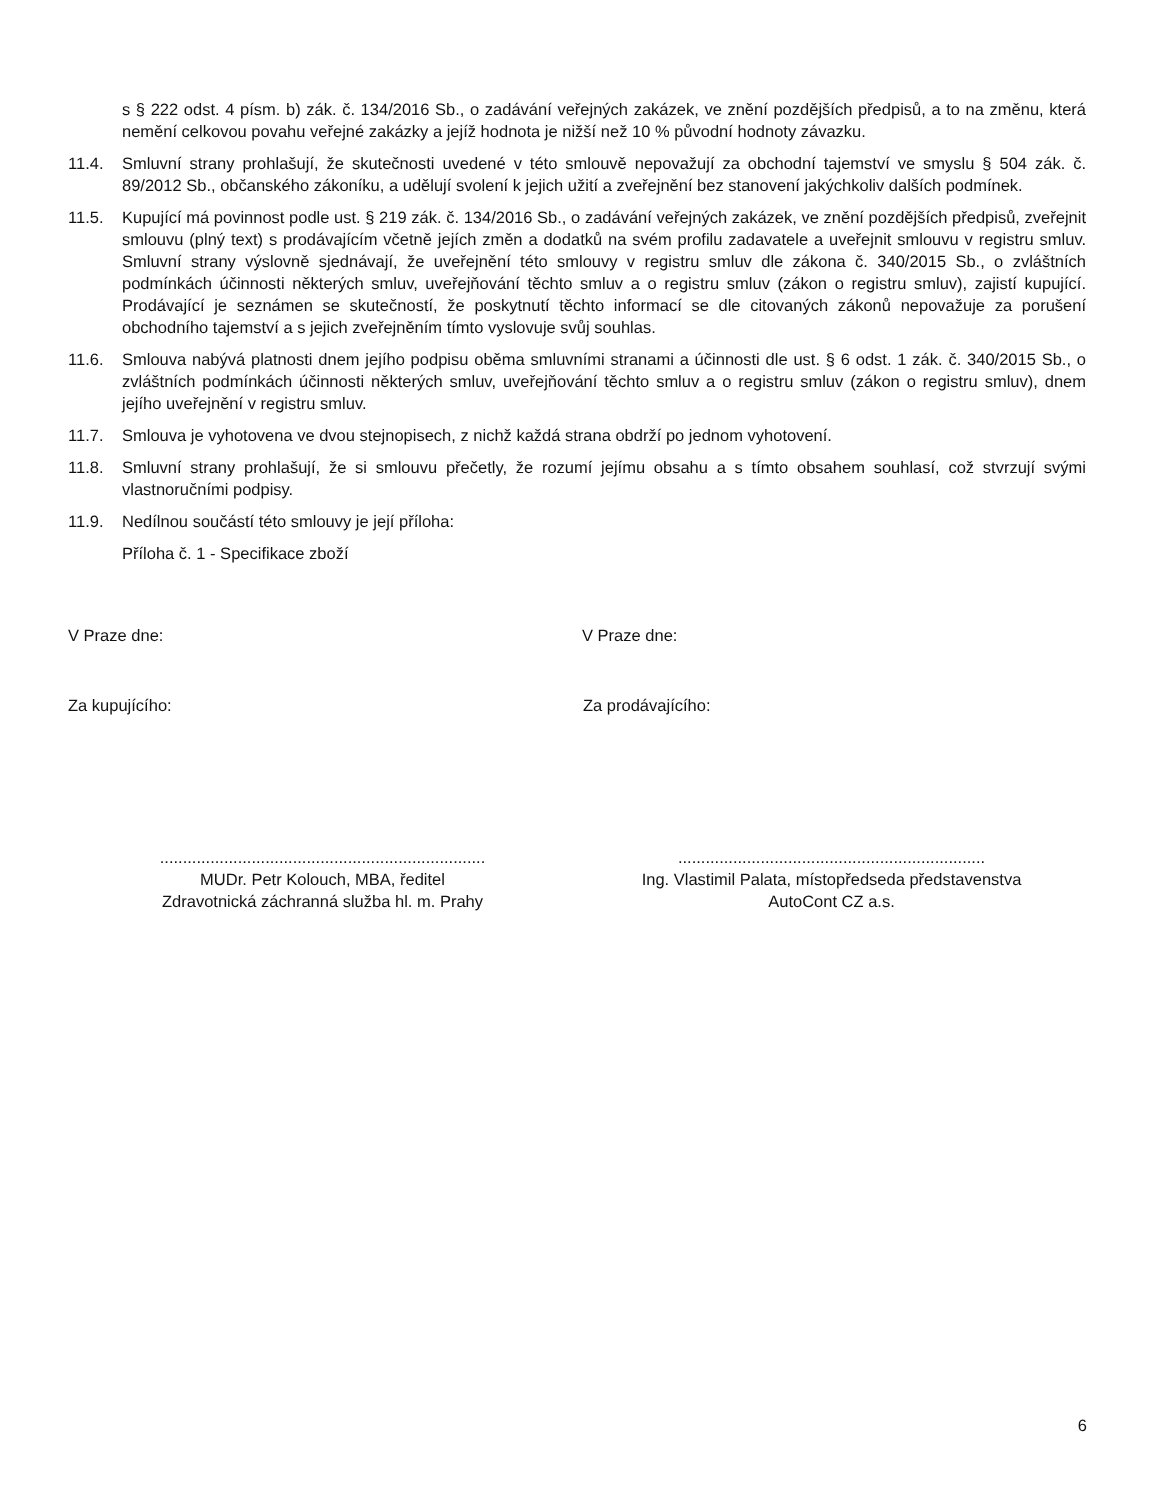s § 222 odst. 4 písm. b) zák. č. 134/2016 Sb., o zadávání veřejných zakázek, ve znění pozdějších předpisů, a to na změnu, která nemění celkovou povahu veřejné zakázky a jejíž hodnota je nižší než 10 % původní hodnoty závazku.
11.4. Smluvní strany prohlašují, že skutečnosti uvedené v této smlouvě nepovažují za obchodní tajemství ve smyslu § 504 zák. č. 89/2012 Sb., občanského zákoníku, a udělují svolení k jejich užití a zveřejnění bez stanovení jakýchkoliv dalších podmínek.
11.5. Kupující má povinnost podle ust. § 219 zák. č. 134/2016 Sb., o zadávání veřejných zakázek, ve znění pozdějších předpisů, zveřejnit smlouvu (plný text) s prodávajícím včetně jejích změn a dodatků na svém profilu zadavatele a uveřejnit smlouvu v registru smluv. Smluvní strany výslovně sjednávají, že uveřejnění této smlouvy v registru smluv dle zákona č. 340/2015 Sb., o zvláštních podmínkách účinnosti některých smluv, uveřejňování těchto smluv a o registru smluv (zákon o registru smluv), zajistí kupující. Prodávající je seznámen se skutečností, že poskytnutí těchto informací se dle citovaných zákonů nepovažuje za porušení obchodního tajemství a s jejich zveřejněním tímto vyslovuje svůj souhlas.
11.6. Smlouva nabývá platnosti dnem jejího podpisu oběma smluvními stranami a účinnosti dle ust. § 6 odst. 1 zák. č. 340/2015 Sb., o zvláštních podmínkách účinnosti některých smluv, uveřejňování těchto smluv a o registru smluv (zákon o registru smluv), dnem jejího uveřejnění v registru smluv.
11.7. Smlouva je vyhotovena ve dvou stejnopisech, z nichž každá strana obdrží po jednom vyhotovení.
11.8. Smluvní strany prohlašují, že si smlouvu přečetly, že rozumí jejímu obsahu a s tímto obsahem souhlasí, což stvrzují svými vlastnoručními podpisy.
11.9. Nedílnou součástí této smlouvy je její příloha:
Příloha č. 1 - Specifikace zboží
V Praze dne: V Praze dne:
Za kupujícího: Za prodávajícího:
.......................................................................
MUDr. Petr Kolouch, MBA, ředitel
Zdravotnická záchranná služba hl. m. Prahy
...................................................................
Ing. Vlastimil Palata, místopředseda představenstva
AutoCont CZ a.s.
6